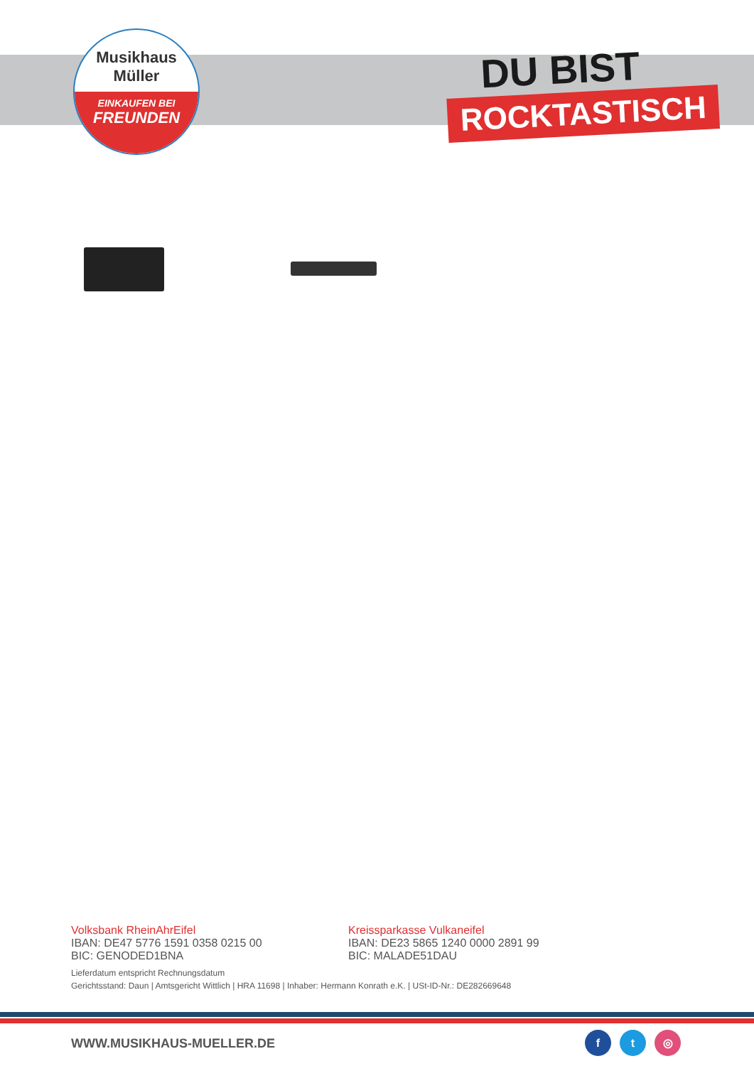Musikhaus
Müller
EINKAUFEN BEI
FREUNDEN
DU BIST
ROCKTASTISCH
Volksbank RheinAhrEifel
IBAN: DE47 5776 1591 0358 0215 00
BIC: GENODED1BNA
Kreissparkasse Vulkaneifel
IBAN: DE23 5865 1240 0000 2891 99
BIC: MALADE51DAU
Lieferdatum entspricht Rechnungsdatum
Gerichtsstand: Daun | Amtsgericht Wittlich | HRA 11698 | Inhaber: Hermann Konrath e.K. | USt-ID-Nr.: DE282669648
WWW.MUSIKHAUS-MUELLER.DE f t ◎